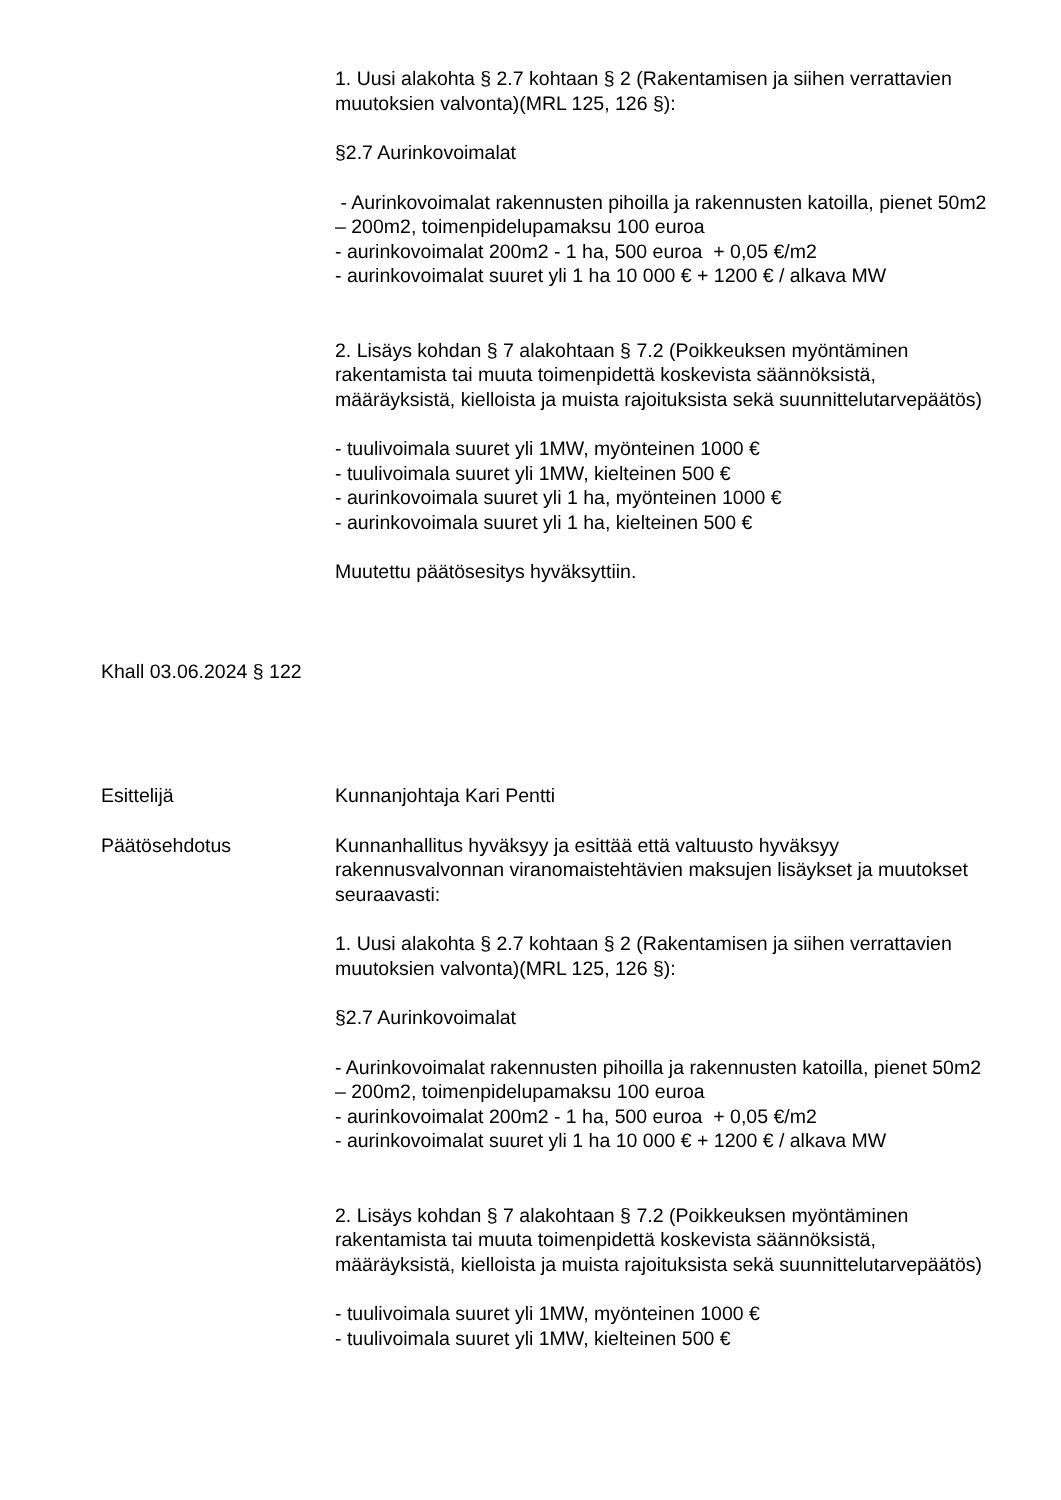1. Uusi alakohta § 2.7 kohtaan § 2 (Rakentamisen ja siihen verrattavien muutoksien valvonta)(MRL 125, 126 §):
§2.7 Aurinkovoimalat
- Aurinkovoimalat rakennusten pihoilla ja rakennusten katoilla, pienet 50m2 – 200m2, toimenpidelupamaksu 100 euroa
- aurinkovoimalat 200m2 - 1 ha, 500 euroa + 0,05 €/m2
- aurinkovoimalat suuret yli 1 ha 10 000 € + 1200 € / alkava MW
2. Lisäys kohdan § 7 alakohtaan § 7.2 (Poikkeuksen myöntäminen rakentamista tai muuta toimenpidettä koskevista säännöksistä, määräyksistä, kielloista ja muista rajoituksista sekä suunnittelutarvepäätös)
- tuulivoimala suuret yli 1MW, myönteinen 1000 €
- tuulivoimala suuret yli 1MW, kielteinen 500 €
- aurinkovoimala suuret yli 1 ha, myönteinen 1000 €
- aurinkovoimala suuret yli 1 ha, kielteinen 500 €
Muutettu päätösesitys hyväksyttiin.
Khall 03.06.2024 § 122
Esittelijä Kunnanjohtaja Kari Pentti
Päätösehdotus Kunnanhallitus hyväksyy ja esittää että valtuusto hyväksyy rakennusvalvonnan viranomaistehtävien maksujen lisäykset ja muutokset seuraavasti:
1. Uusi alakohta § 2.7 kohtaan § 2 (Rakentamisen ja siihen verrattavien muutoksien valvonta)(MRL 125, 126 §):
§2.7 Aurinkovoimalat
- Aurinkovoimalat rakennusten pihoilla ja rakennusten katoilla, pienet 50m2 – 200m2, toimenpidelupamaksu 100 euroa
- aurinkovoimalat 200m2 - 1 ha, 500 euroa + 0,05 €/m2
- aurinkovoimalat suuret yli 1 ha 10 000 € + 1200 € / alkava MW
2. Lisäys kohdan § 7 alakohtaan § 7.2 (Poikkeuksen myöntäminen rakentamista tai muuta toimenpidettä koskevista säännöksistä, määräyksistä, kielloista ja muista rajoituksista sekä suunnittelutarvepäätös)
- tuulivoimala suuret yli 1MW, myönteinen 1000 €
- tuulivoimala suuret yli 1MW, kielteinen 500 €